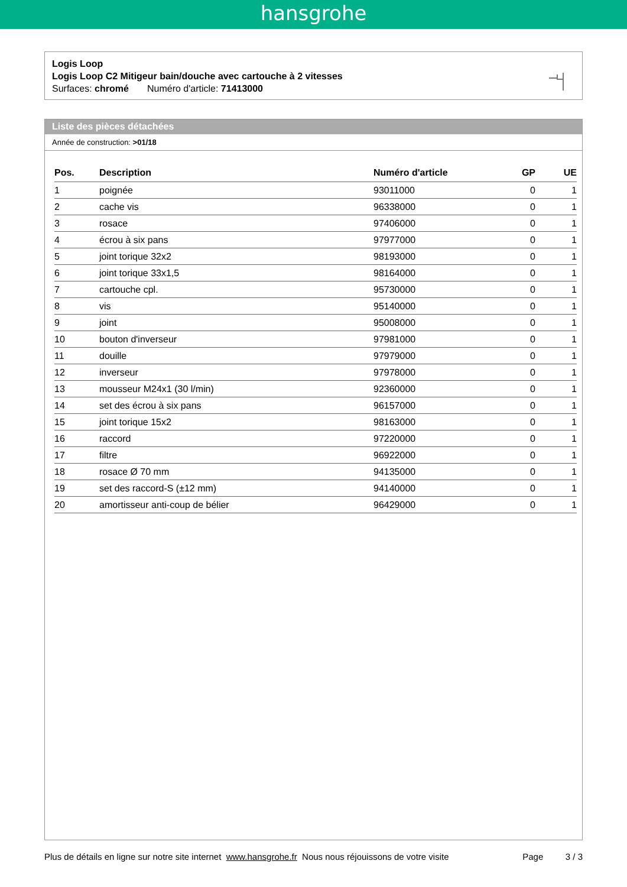hansgrohe
Logis Loop
Logis Loop C2 Mitigeur bain/douche avec cartouche à 2 vitesses
Surfaces: chromé Numéro d'article: 71413000
Liste des pièces détachées
Année de construction: >01/18
| Pos. | Description | Numéro d'article | GP | UE |
| --- | --- | --- | --- | --- |
| 1 | poignée | 93011000 | 0 | 1 |
| 2 | cache vis | 96338000 | 0 | 1 |
| 3 | rosace | 97406000 | 0 | 1 |
| 4 | écrou à six pans | 97977000 | 0 | 1 |
| 5 | joint torique 32x2 | 98193000 | 0 | 1 |
| 6 | joint torique 33x1,5 | 98164000 | 0 | 1 |
| 7 | cartouche cpl. | 95730000 | 0 | 1 |
| 8 | vis | 95140000 | 0 | 1 |
| 9 | joint | 95008000 | 0 | 1 |
| 10 | bouton d'inverseur | 97981000 | 0 | 1 |
| 11 | douille | 97979000 | 0 | 1 |
| 12 | inverseur | 97978000 | 0 | 1 |
| 13 | mousseur M24x1 (30 l/min) | 92360000 | 0 | 1 |
| 14 | set des écrou à six pans | 96157000 | 0 | 1 |
| 15 | joint torique 15x2 | 98163000 | 0 | 1 |
| 16 | raccord | 97220000 | 0 | 1 |
| 17 | filtre | 96922000 | 0 | 1 |
| 18 | rosace Ø 70 mm | 94135000 | 0 | 1 |
| 19 | set des raccord-S (±12 mm) | 94140000 | 0 | 1 |
| 20 | amortisseur anti-coup de bélier | 96429000 | 0 | 1 |
Plus de détails en ligne sur notre site internet www.hansgrohe.fr Nous nous réjouissons de votre visite Page 3 / 3